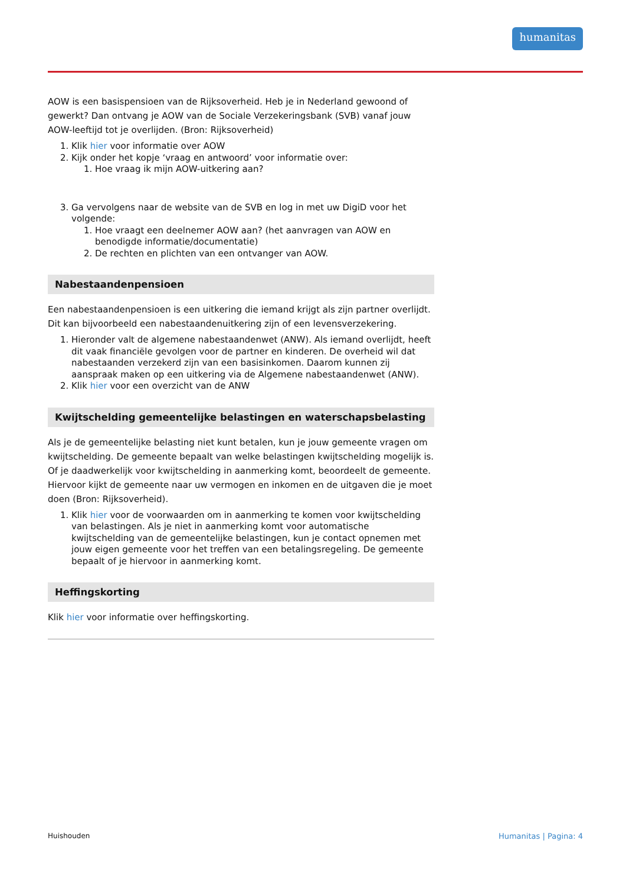humanitas
AOW is een basispensioen van de Rijksoverheid. Heb je in Nederland gewoond of gewerkt? Dan ontvang je AOW van de Sociale Verzekeringsbank (SVB) vanaf jouw AOW-leeftijd tot je overlijden. (Bron: Rijksoverheid)
1. Klik hier voor informatie over AOW
2. Kijk onder het kopje ‘vraag en antwoord’ voor informatie over:
1. Hoe vraag ik mijn AOW-uitkering aan?
3. Ga vervolgens naar de website van de SVB en log in met uw DigiD voor het volgende:
1. Hoe vraagt een deelnemer AOW aan? (het aanvragen van AOW en benodigde informatie/documentatie)
2. De rechten en plichten van een ontvanger van AOW.
Nabestaandenpensioen
Een nabestaandenpensioen is een uitkering die iemand krijgt als zijn partner overlijdt. Dit kan bijvoorbeeld een nabestaandenuitkering zijn of een levensverzekering.
1. Hieronder valt de algemene nabestaandenwet (ANW). Als iemand overlijdt, heeft dit vaak financiële gevolgen voor de partner en kinderen. De overheid wil dat nabestaanden verzekerd zijn van een basisinkomen. Daarom kunnen zij aanspraak maken op een uitkering via de Algemene nabestaandenwet (ANW).
2. Klik hier voor een overzicht van de ANW
Kwijtschelding gemeentelijke belastingen en waterschapsbelasting
Als je de gemeentelijke belasting niet kunt betalen, kun je jouw gemeente vragen om kwijtschelding. De gemeente bepaalt van welke belastingen kwijtschelding mogelijk is. Of je daadwerkelijk voor kwijtschelding in aanmerking komt, beoordeelt de gemeente. Hiervoor kijkt de gemeente naar uw vermogen en inkomen en de uitgaven die je moet doen (Bron: Rijksoverheid).
1. Klik hier voor de voorwaarden om in aanmerking te komen voor kwijtschelding van belastingen. Als je niet in aanmerking komt voor automatische kwijtschelding van de gemeentelijke belastingen, kun je contact opnemen met jouw eigen gemeente voor het treffen van een betalingsregeling. De gemeente bepaalt of je hiervoor in aanmerking komt.
Heffingskorting
Klik hier voor informatie over heffingskorting.
Huishouden Humanitas | Pagina: 4